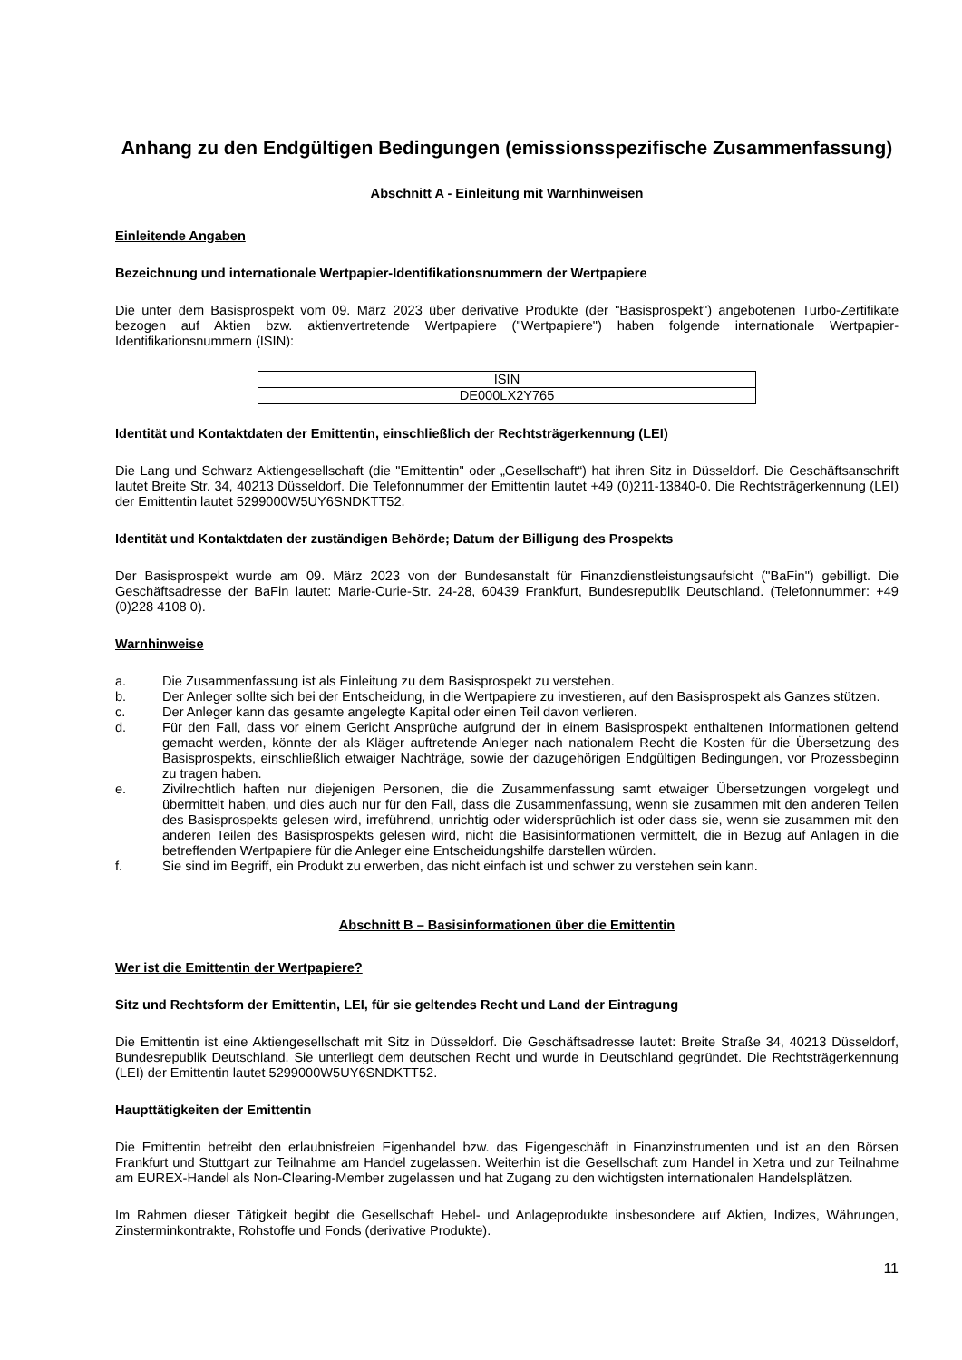Anhang zu den Endgültigen Bedingungen (emissionsspezifische Zusammenfassung)
Abschnitt A - Einleitung mit Warnhinweisen
Einleitende Angaben
Bezeichnung und internationale Wertpapier-Identifikationsnummern der Wertpapiere
Die unter dem Basisprospekt vom 09. März 2023 über derivative Produkte (der "Basisprospekt") angebotenen Turbo-Zertifikate bezogen auf Aktien bzw. aktienvertretende Wertpapiere ("Wertpapiere") haben folgende internationale Wertpapier-Identifikationsnummern (ISIN):
| ISIN |
| --- |
| DE000LX2Y765 |
Identität und Kontaktdaten der Emittentin, einschließlich der Rechtsträgerkennung (LEI)
Die Lang und Schwarz Aktiengesellschaft (die "Emittentin" oder „Gesellschaft“) hat ihren Sitz in Düsseldorf. Die Geschäftsanschrift lautet Breite Str. 34, 40213 Düsseldorf. Die Telefonnummer der Emittentin lautet +49 (0)211-13840-0. Die Rechtsträgerkennung (LEI) der Emittentin lautet 5299000W5UY6SNDKTT52.
Identität und Kontaktdaten der zuständigen Behörde; Datum der Billigung des Prospekts
Der Basisprospekt wurde am 09. März 2023 von der Bundesanstalt für Finanzdienstleistungsaufsicht ("BaFin") gebilligt. Die Geschäftsadresse der BaFin lautet: Marie-Curie-Str. 24-28, 60439 Frankfurt, Bundesrepublik Deutschland. (Telefonnummer: +49 (0)228 4108 0).
Warnhinweise
a. Die Zusammenfassung ist als Einleitung zu dem Basisprospekt zu verstehen.
b. Der Anleger sollte sich bei der Entscheidung, in die Wertpapiere zu investieren, auf den Basisprospekt als Ganzes stützen.
c. Der Anleger kann das gesamte angelegte Kapital oder einen Teil davon verlieren.
d. Für den Fall, dass vor einem Gericht Ansprüche aufgrund der in einem Basisprospekt enthaltenen Informationen geltend gemacht werden, könnte der als Kläger auftretende Anleger nach nationalem Recht die Kosten für die Übersetzung des Basisprospekts, einschließlich etwaiger Nachträge, sowie der dazugehörigen Endgültigen Bedingungen, vor Prozessbeginn zu tragen haben.
e. Zivilrechtlich haften nur diejenigen Personen, die die Zusammenfassung samt etwaiger Übersetzungen vorgelegt und übermittelt haben, und dies auch nur für den Fall, dass die Zusammenfassung, wenn sie zusammen mit den anderen Teilen des Basisprospekts gelesen wird, irreführend, unrichtig oder widersprüchlich ist oder dass sie, wenn sie zusammen mit den anderen Teilen des Basisprospekts gelesen wird, nicht die Basisinformationen vermittelt, die in Bezug auf Anlagen in die betreffenden Wertpapiere für die Anleger eine Entscheidungshilfe darstellen würden.
f. Sie sind im Begriff, ein Produkt zu erwerben, das nicht einfach ist und schwer zu verstehen sein kann.
Abschnitt B – Basisinformationen über die Emittentin
Wer ist die Emittentin der Wertpapiere?
Sitz und Rechtsform der Emittentin, LEI, für sie geltendes Recht und Land der Eintragung
Die Emittentin ist eine Aktiengesellschaft mit Sitz in Düsseldorf. Die Geschäftsadresse lautet: Breite Straße 34, 40213 Düsseldorf, Bundesrepublik Deutschland. Sie unterliegt dem deutschen Recht und wurde in Deutschland gegründet. Die Rechtsträgerkennung (LEI) der Emittentin lautet 5299000W5UY6SNDKTT52.
Haupttätigkeiten der Emittentin
Die Emittentin betreibt den erlaubnisfreien Eigenhandel bzw. das Eigengeschäft in Finanzinstrumenten und ist an den Börsen Frankfurt und Stuttgart zur Teilnahme am Handel zugelassen. Weiterhin ist die Gesellschaft zum Handel in Xetra und zur Teilnahme am EUREX-Handel als Non-Clearing-Member zugelassen und hat Zugang zu den wichtigsten internationalen Handelsplätzen.
Im Rahmen dieser Tätigkeit begibt die Gesellschaft Hebel- und Anlageprodukte insbesondere auf Aktien, Indizes, Währungen, Zinsterminkontrakte, Rohstoffe und Fonds (derivative Produkte).
11